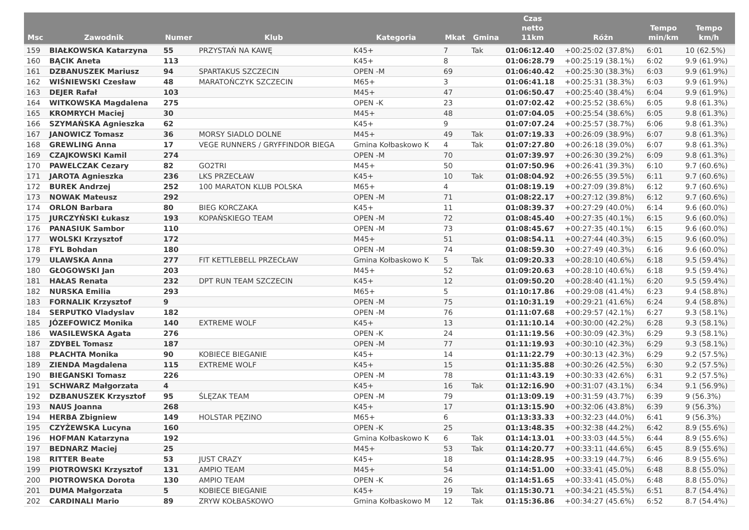| Msc | Zawodnik | Numer | Klub | Kategoria | Mkat | Gmina | Czas netto 11km | Różn | Tempo min/km | Tempo km/h |
| --- | --- | --- | --- | --- | --- | --- | --- | --- | --- | --- |
| 159 | BIAŁKOWSKA Katarzyna | 55 | PRZYSTAŃ NA KAWĘ | K45+ | 7 | Tak | 01:06:12.40 | +00:25:02 (37.8%) | 6:01 | 10 (62.5%) |
| 160 | BĄCIK Aneta | 113 | | K45+ | 8 | | 01:06:28.79 | +00:25:19 (38.1%) | 6:02 | 9.9 (61.9%) |
| 161 | DZBANUSZEK Mariusz | 94 | SPARTAKUS SZCZECIN | OPEN -M | 69 | | 01:06:40.42 | +00:25:30 (38.3%) | 6:03 | 9.9 (61.9%) |
| 162 | WIŚNIEWSKI Czesław | 48 | MARATOŃCZYK SZCZECIN | M65+ | 3 | | 01:06:41.18 | +00:25:31 (38.3%) | 6:03 | 9.9 (61.9%) |
| 163 | DEJER Rafał | 103 | | M45+ | 47 | | 01:06:50.47 | +00:25:40 (38.4%) | 6:04 | 9.9 (61.9%) |
| 164 | WITKOWSKA Magdalena | 275 | | OPEN -K | 23 | | 01:07:02.42 | +00:25:52 (38.6%) | 6:05 | 9.8 (61.3%) |
| 165 | KROMRYCH Maciej | 30 | | M45+ | 48 | | 01:07:04.05 | +00:25:54 (38.6%) | 6:05 | 9.8 (61.3%) |
| 166 | SZYMAŃSKA Agnieszka | 62 | | K45+ | 9 | | 01:07:07.24 | +00:25:57 (38.7%) | 6:06 | 9.8 (61.3%) |
| 167 | JANOWICZ Tomasz | 36 | MORSY SIADLO DOLNE | M45+ | 49 | Tak | 01:07:19.33 | +00:26:09 (38.9%) | 6:07 | 9.8 (61.3%) |
| 168 | GREWLING Anna | 17 | VEGE RUNNERS / GRYFFINDOR BIEGA | Gmina Kołbaskowo K | 4 | Tak | 01:07:27.80 | +00:26:18 (39.0%) | 6:07 | 9.8 (61.3%) |
| 169 | CZAJKOWSKI Kamil | 274 | | OPEN -M | 70 | | 01:07:39.97 | +00:26:30 (39.2%) | 6:09 | 9.8 (61.3%) |
| 170 | PAWELCZAK Cezary | 82 | GO2TRI | M45+ | 50 | | 01:07:50.96 | +00:26:41 (39.3%) | 6:10 | 9.7 (60.6%) |
| 171 | JAROTA Agnieszka | 236 | LKS PRZECŁAW | K45+ | 10 | Tak | 01:08:04.92 | +00:26:55 (39.5%) | 6:11 | 9.7 (60.6%) |
| 172 | BUREK Andrzej | 252 | 100 MARATON KLUB POLSKA | M65+ | 4 | | 01:08:19.19 | +00:27:09 (39.8%) | 6:12 | 9.7 (60.6%) |
| 173 | NOWAK Mateusz | 292 | | OPEN -M | 71 | | 01:08:22.17 | +00:27:12 (39.8%) | 6:12 | 9.7 (60.6%) |
| 174 | ORLON Barbara | 80 | BIEG KORCZAKA | K45+ | 11 | | 01:08:39.37 | +00:27:29 (40.0%) | 6:14 | 9.6 (60.0%) |
| 175 | JURCZYŃSKI Łukasz | 193 | KOPAŃSKIEGO TEAM | OPEN -M | 72 | | 01:08:45.40 | +00:27:35 (40.1%) | 6:15 | 9.6 (60.0%) |
| 176 | PANASIUK Sambor | 110 | | OPEN -M | 73 | | 01:08:45.67 | +00:27:35 (40.1%) | 6:15 | 9.6 (60.0%) |
| 177 | WOLSKI Krzysztof | 172 | | M45+ | 51 | | 01:08:54.11 | +00:27:44 (40.3%) | 6:15 | 9.6 (60.0%) |
| 178 | FYL Bohdan | 180 | | OPEN -M | 74 | | 01:08:59.30 | +00:27:49 (40.3%) | 6:16 | 9.6 (60.0%) |
| 179 | ULAWSKA Anna | 277 | FIT KETTLEBELL PRZECŁAW | Gmina Kołbaskowo K | 5 | Tak | 01:09:20.33 | +00:28:10 (40.6%) | 6:18 | 9.5 (59.4%) |
| 180 | GŁOGOWSKI Jan | 203 | | M45+ | 52 | | 01:09:20.63 | +00:28:10 (40.6%) | 6:18 | 9.5 (59.4%) |
| 181 | HAŁAS Renata | 232 | DPT RUN TEAM SZCZECIN | K45+ | 12 | | 01:09:50.20 | +00:28:40 (41.1%) | 6:20 | 9.5 (59.4%) |
| 182 | NURSKA Emilia | 293 | | M65+ | 5 | | 01:10:17.86 | +00:29:08 (41.4%) | 6:23 | 9.4 (58.8%) |
| 183 | FORNALIK Krzysztof | 9 | | OPEN -M | 75 | | 01:10:31.19 | +00:29:21 (41.6%) | 6:24 | 9.4 (58.8%) |
| 184 | SERPUTKO Vladyslav | 182 | | OPEN -M | 76 | | 01:11:07.68 | +00:29:57 (42.1%) | 6:27 | 9.3 (58.1%) |
| 185 | JÓZEFOWICZ Monika | 140 | EXTREME WOLF | K45+ | 13 | | 01:11:10.14 | +00:30:00 (42.2%) | 6:28 | 9.3 (58.1%) |
| 186 | WASILEWSKA Agata | 276 | | OPEN -K | 24 | | 01:11:19.56 | +00:30:09 (42.3%) | 6:29 | 9.3 (58.1%) |
| 187 | ZDYBEL Tomasz | 187 | | OPEN -M | 77 | | 01:11:19.93 | +00:30:10 (42.3%) | 6:29 | 9.3 (58.1%) |
| 188 | PŁACHTA Monika | 90 | KOBIECE BIEGANIE | K45+ | 14 | | 01:11:22.79 | +00:30:13 (42.3%) | 6:29 | 9.2 (57.5%) |
| 189 | ZIENDA Magdalena | 115 | EXTREME WOLF | K45+ | 15 | | 01:11:35.88 | +00:30:26 (42.5%) | 6:30 | 9.2 (57.5%) |
| 190 | BIEGANSKI Tomasz | 226 | | OPEN -M | 78 | | 01:11:43.19 | +00:30:33 (42.6%) | 6:31 | 9.2 (57.5%) |
| 191 | SCHWARZ Małgorzata | 4 | | K45+ | 16 | Tak | 01:12:16.90 | +00:31:07 (43.1%) | 6:34 | 9.1 (56.9%) |
| 192 | DZBANUSZEK Krzysztof | 95 | ŚLĘZAK TEAM | OPEN -M | 79 | | 01:13:09.19 | +00:31:59 (43.7%) | 6:39 | 9 (56.3%) |
| 193 | NAUS Joanna | 268 | | K45+ | 17 | | 01:13:15.90 | +00:32:06 (43.8%) | 6:39 | 9 (56.3%) |
| 194 | HERBA Zbigniew | 149 | HOLSTAR PĘZINO | M65+ | 6 | | 01:13:33.33 | +00:32:23 (44.0%) | 6:41 | 9 (56.3%) |
| 195 | CZYŻEWSKA Lucyna | 160 | | OPEN -K | 25 | | 01:13:48.35 | +00:32:38 (44.2%) | 6:42 | 8.9 (55.6%) |
| 196 | HOFMAN Katarzyna | 192 | | Gmina Kołbaskowo K | 6 | Tak | 01:14:13.01 | +00:33:03 (44.5%) | 6:44 | 8.9 (55.6%) |
| 197 | BEDNARZ Maciej | 25 | | M45+ | 53 | Tak | 01:14:20.77 | +00:33:11 (44.6%) | 6:45 | 8.9 (55.6%) |
| 198 | RITTER Beate | 53 | JUST CRAZY | K45+ | 18 | | 01:14:28.95 | +00:33:19 (44.7%) | 6:46 | 8.9 (55.6%) |
| 199 | PIOTROWSKI Krzysztof | 131 | AMPIO TEAM | M45+ | 54 | | 01:14:51.00 | +00:33:41 (45.0%) | 6:48 | 8.8 (55.0%) |
| 200 | PIOTROWSKA Dorota | 130 | AMPIO TEAM | OPEN -K | 26 | | 01:14:51.65 | +00:33:41 (45.0%) | 6:48 | 8.8 (55.0%) |
| 201 | DUMA Małgorzata | 5 | KOBIECE BIEGANIE | K45+ | 19 | Tak | 01:15:30.71 | +00:34:21 (45.5%) | 6:51 | 8.7 (54.4%) |
| 202 | CARDINALI Mario | 89 | ZRYW KOŁBASKOWO | Gmina Kołbaskowo M | 12 | Tak | 01:15:36.86 | +00:34:27 (45.6%) | 6:52 | 8.7 (54.4%) |